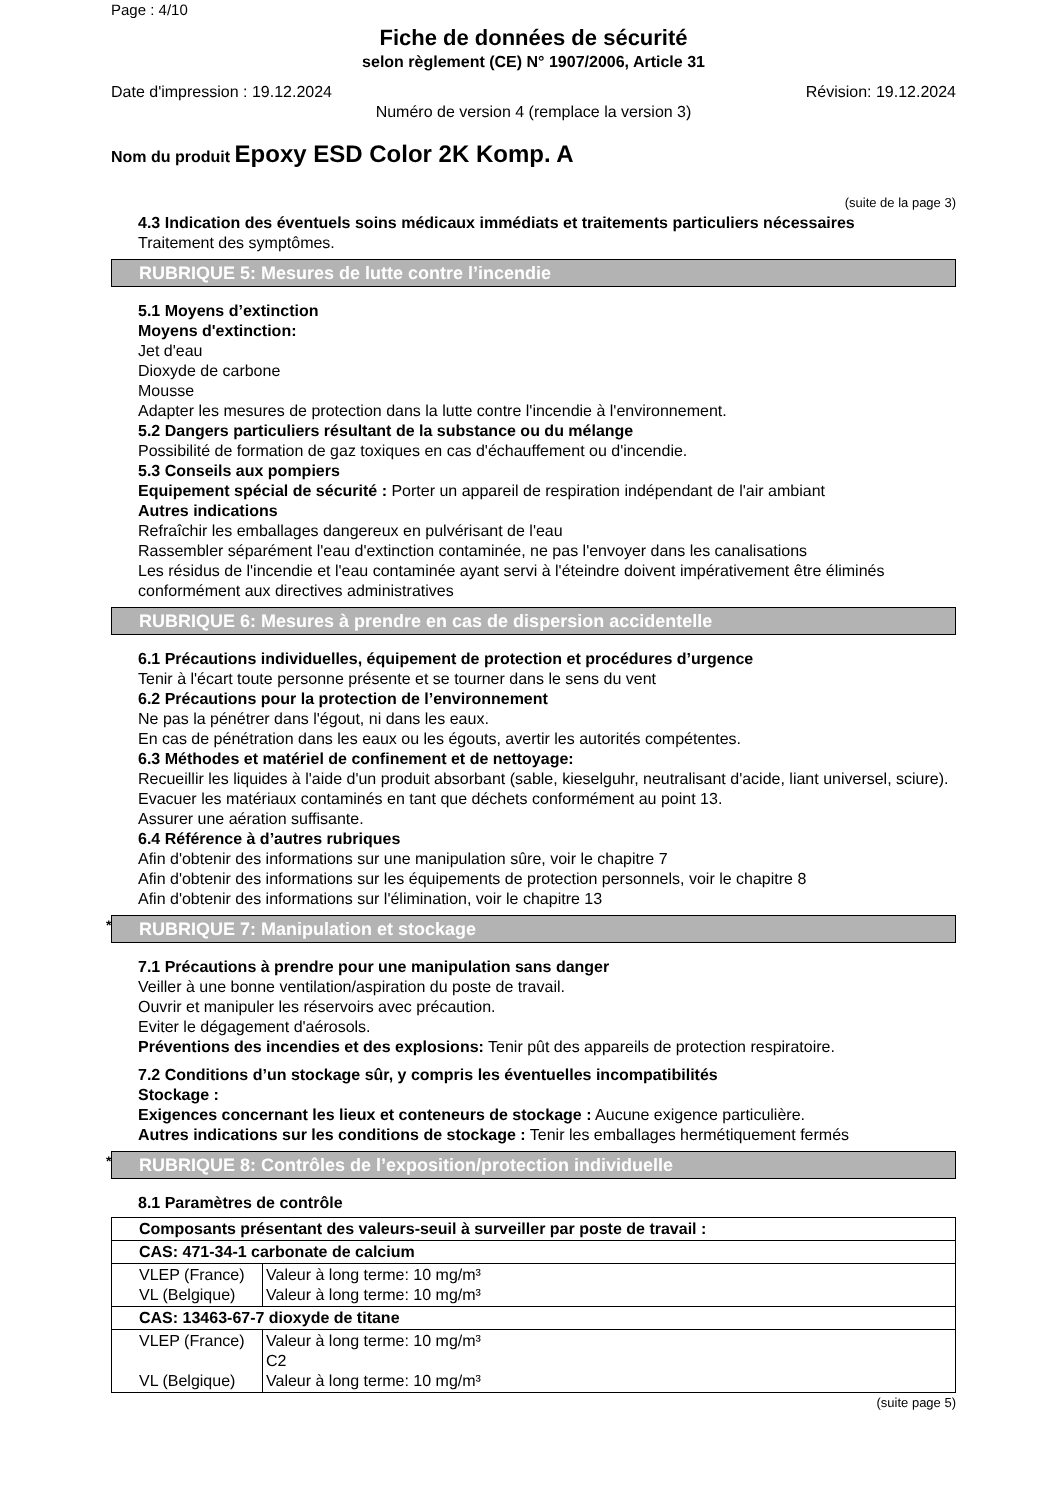Page : 4/10
Fiche de données de sécurité
selon règlement (CE) N° 1907/2006, Article 31
Date d'impression : 19.12.2024 Révision: 19.12.2024
Numéro de version 4 (remplace la version 3)
Nom du produit Epoxy ESD Color 2K Komp. A
(suite de la page 3)
4.3 Indication des éventuels soins médicaux immédiats et traitements particuliers nécessaires
Traitement des symptômes.
RUBRIQUE 5: Mesures de lutte contre l’incendie
5.1 Moyens d’extinction
Moyens d'extinction:
Jet d'eau
Dioxyde de carbone
Mousse
Adapter les mesures de protection dans la lutte contre l'incendie à l'environnement.
5.2 Dangers particuliers résultant de la substance ou du mélange
Possibilité de formation de gaz toxiques en cas d'échauffement ou d'incendie.
5.3 Conseils aux pompiers
Equipement spécial de sécurité : Porter un appareil de respiration indépendant de l'air ambiant
Autres indications
Refraîchir les emballages dangereux en pulvérisant de l'eau
Rassembler séparément l'eau d'extinction contaminée, ne pas l'envoyer dans les canalisations
Les résidus de l'incendie et l'eau contaminée ayant servi à l'éteindre doivent impérativement être éliminés conformément aux directives administratives
RUBRIQUE 6: Mesures à prendre en cas de dispersion accidentelle
6.1 Précautions individuelles, équipement de protection et procédures d’urgence
Tenir à l'écart toute personne présente et se tourner dans le sens du vent
6.2 Précautions pour la protection de l’environnement
Ne pas la pénétrer dans l'égout, ni dans les eaux.
En cas de pénétration dans les eaux ou les égouts, avertir les autorités compétentes.
6.3 Méthodes et matériel de confinement et de nettoyage:
Recueillir les liquides à l'aide d'un produit absorbant (sable, kieselguhr, neutralisant d'acide, liant universel, sciure).
Evacuer les matériaux contaminés en tant que déchets conformément au point 13.
Assurer une aération suffisante.
6.4 Référence à d’autres rubriques
Afin d'obtenir des informations sur une manipulation sûre, voir le chapitre 7
Afin d'obtenir des informations sur les équipements de protection personnels, voir le chapitre 8
Afin d'obtenir des informations sur l'élimination, voir le chapitre 13
* RUBRIQUE 7: Manipulation et stockage
7.1 Précautions à prendre pour une manipulation sans danger
Veiller à une bonne ventilation/aspiration du poste de travail.
Ouvrir et manipuler les réservoirs avec précaution.
Eviter le dégagement d'aérosols.
Préventions des incendies et des explosions: Tenir pût des appareils de protection respiratoire.
7.2 Conditions d’un stockage sûr, y compris les éventuelles incompatibilités
Stockage :
Exigences concernant les lieux et conteneurs de stockage : Aucune exigence particulière.
Autres indications sur les conditions de stockage : Tenir les emballages hermétiquement fermés
* RUBRIQUE 8: Contrôles de l’exposition/protection individuelle
8.1 Paramètres de contrôle
| Composants présentant des valeurs-seuil à surveiller par poste de travail : | |
| CAS: 471-34-1 carbonate de calcium | |
| VLEP (France) VL (Belgique) | Valeur à long terme: 10 mg/m³ Valeur à long terme: 10 mg/m³ |
| CAS: 13463-67-7 dioxyde de titane | |
| VLEP (France) VL (Belgique) | Valeur à long terme: 10 mg/m³ C2 Valeur à long terme: 10 mg/m³ |
(suite page 5)